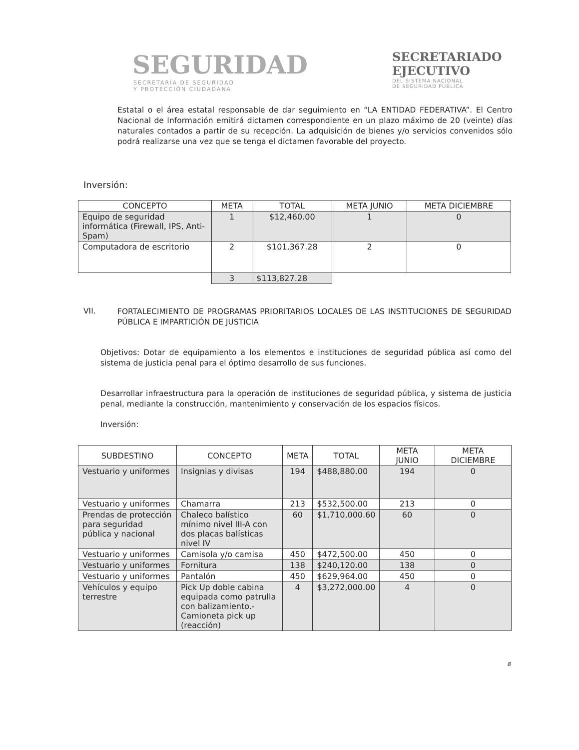SEGURIDAD
SECRETARÍA DE SEGURIDAD
Y PROTECCIÓN CIUDADANA
SECRETARIADO
EJECUTIVO
DEL SISTEMA NACIONAL
DE SEGURIDAD PÚBLICA
Estatal o el área estatal responsable de dar seguimiento en “LA ENTIDAD FEDERATIVA”. El Centro Nacional de Información emitirá dictamen correspondiente en un plazo máximo de 20 (veinte) días naturales contados a partir de su recepción. La adquisición de bienes y/o servicios convenidos sólo podrá realizarse una vez que se tenga el dictamen favorable del proyecto.
Inversión:
| CONCEPTO | META | TOTAL | META JUNIO | META DICIEMBRE |
| --- | --- | --- | --- | --- |
| Equipo de seguridad informática (Firewall, IPS, Anti-Spam) | 1 | $12,460.00 | 1 | 0 |
| Computadora de escritorio | 2 | $101,367.28 | 2 | 0 |
| | 3 | $113,827.28 | | |
VII.
FORTALECIMIENTO DE PROGRAMAS PRIORITARIOS LOCALES DE LAS INSTITUCIONES DE SEGURIDAD PÚBLICA E IMPARTICIÓN DE JUSTICIA
Objetivos: Dotar de equipamiento a los elementos e instituciones de seguridad pública así como del sistema de justicia penal para el óptimo desarrollo de sus funciones.
Desarrollar infraestructura para la operación de instituciones de seguridad pública, y sistema de justicia penal, mediante la construcción, mantenimiento y conservación de los espacios físicos.
Inversión:
| SUBDESTINO | CONCEPTO | META | TOTAL | META JUNIO | META DICIEMBRE |
| --- | --- | --- | --- | --- | --- |
| Vestuario y uniformes | Insignias y divisas | 194 | $488,880.00 | 194 | 0 |
| Vestuario y uniformes | Chamarra | 213 | $532,500.00 | 213 | 0 |
| Prendas de protección para seguridad pública y nacional | Chaleco balístico mínimo nivel III-A con dos placas balísticas nivel IV | 60 | $1,710,000.60 | 60 | 0 |
| Vestuario y uniformes | Camisola y/o camisa | 450 | $472,500.00 | 450 | 0 |
| Vestuario y uniformes | Fornitura | 138 | $240,120.00 | 138 | 0 |
| Vestuario y uniformes | Pantalón | 450 | $629,964.00 | 450 | 0 |
| Vehículos y equipo terrestre | Pick Up doble cabina equipada como patrulla con balizamiento.- Camioneta pick up (reacción) | 4 | $3,272,000.00 | 4 | 0 |
8